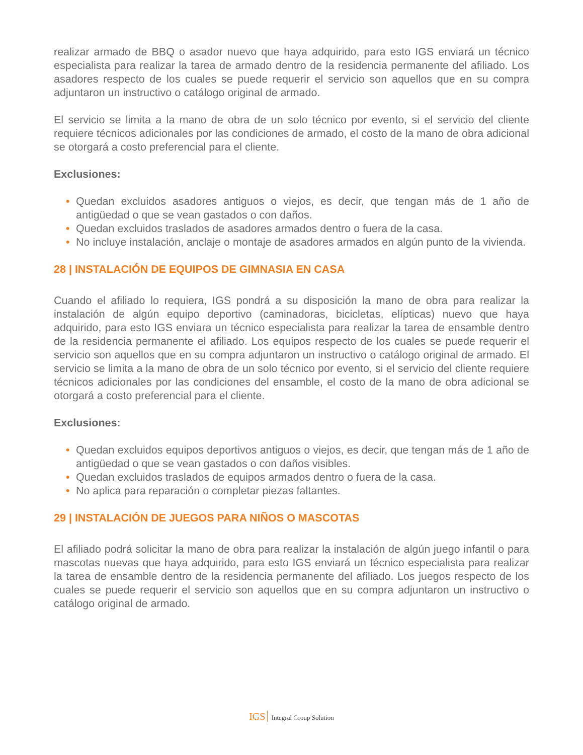realizar armado de BBQ o asador nuevo que haya adquirido, para esto IGS enviará un técnico especialista para realizar la tarea de armado dentro de la residencia permanente del afiliado. Los asadores respecto de los cuales se puede requerir el servicio son aquellos que en su compra adjuntaron un instructivo o catálogo original de armado.
El servicio se limita a la mano de obra de un solo técnico por evento, si el servicio del cliente requiere técnicos adicionales por las condiciones de armado, el costo de la mano de obra adicional se otorgará a costo preferencial para el cliente.
Exclusiones:
• Quedan excluidos asadores antiguos o viejos, es decir, que tengan más de 1 año de antigüedad o que se vean gastados o con daños.
• Quedan excluidos traslados de asadores armados dentro o fuera de la casa.
• No incluye instalación, anclaje o montaje de asadores armados en algún punto de la vivienda.
28 | INSTALACIÓN DE EQUIPOS DE GIMNASIA EN CASA
Cuando el afiliado lo requiera, IGS pondrá a su disposición la mano de obra para realizar la instalación de algún equipo deportivo (caminadoras, bicicletas, elípticas) nuevo que haya adquirido, para esto IGS enviara un técnico especialista para realizar la tarea de ensamble dentro de la residencia permanente el afiliado. Los equipos respecto de los cuales se puede requerir el servicio son aquellos que en su compra adjuntaron un instructivo o catálogo original de armado. El servicio se limita a la mano de obra de un solo técnico por evento, si el servicio del cliente requiere técnicos adicionales por las condiciones del ensamble, el costo de la mano de obra adicional se otorgará a costo preferencial para el cliente.
Exclusiones:
• Quedan excluidos equipos deportivos antiguos o viejos, es decir, que tengan más de 1 año de antigüedad o que se vean gastados o con daños visibles.
• Quedan excluidos traslados de equipos armados dentro o fuera de la casa.
• No aplica para reparación o completar piezas faltantes.
29 | INSTALACIÓN DE JUEGOS PARA NIÑOS O MASCOTAS
El afiliado podrá solicitar la mano de obra para realizar la instalación de algún juego infantil o para mascotas nuevas que haya adquirido, para esto IGS enviará un técnico especialista para realizar la tarea de ensamble dentro de la residencia permanente del afiliado. Los juegos respecto de los cuales se puede requerir el servicio son aquellos que en su compra adjuntaron un instructivo o catálogo original de armado.
IGS Integral Group Solution